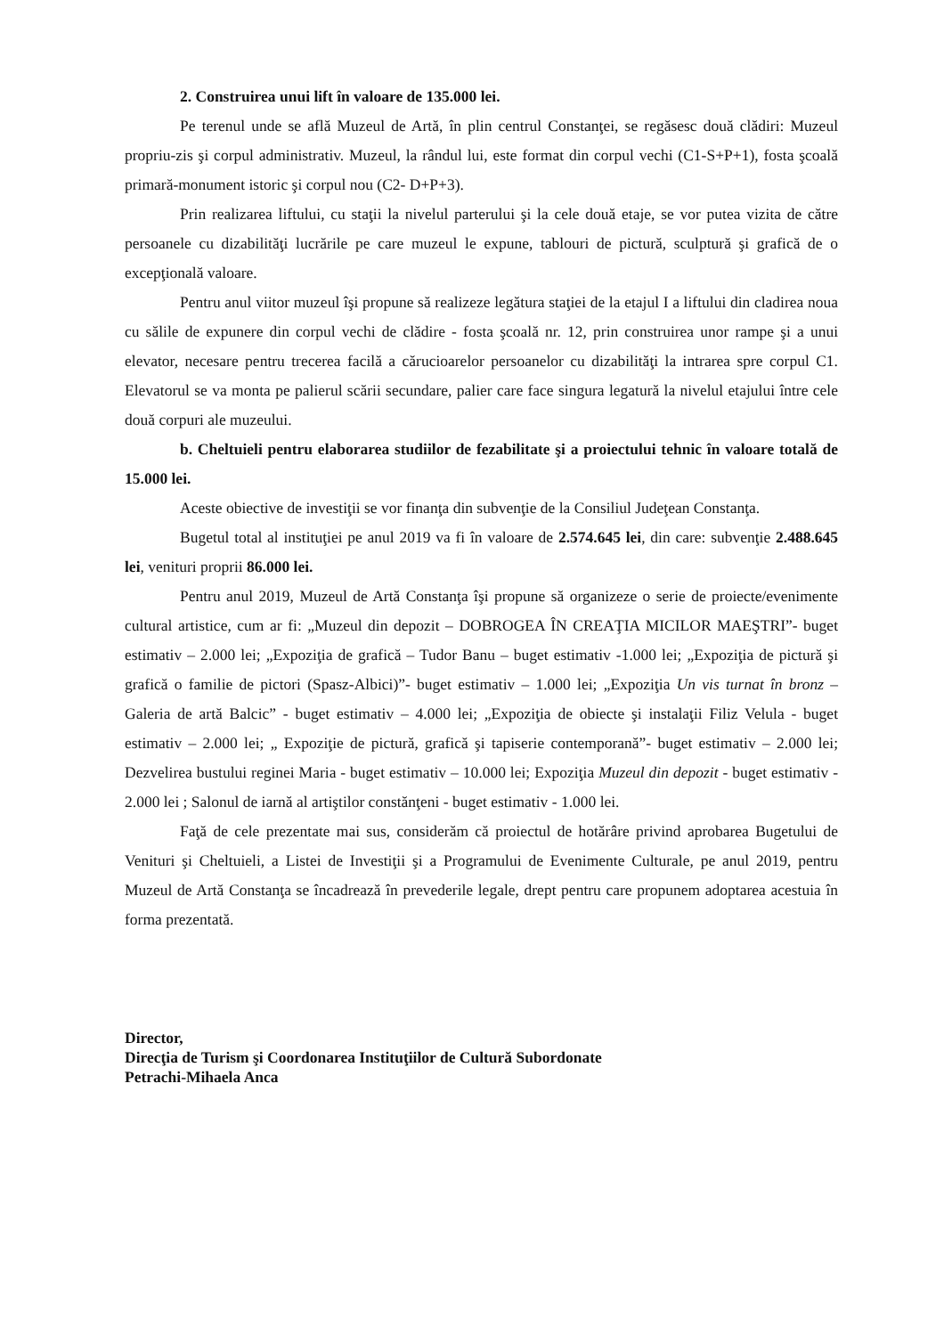2. Construirea unui lift în valoare de 135.000 lei.
Pe terenul unde se află Muzeul de Artă, în plin centrul Constanţei, se regăsesc două clădiri: Muzeul propriu-zis şi corpul administrativ. Muzeul, la rândul lui, este format din corpul vechi (C1-S+P+1), fosta şcoală primară-monument istoric şi corpul nou (C2- D+P+3).
Prin realizarea liftului, cu staţii la nivelul parterului şi la cele două etaje, se vor putea vizita de către persoanele cu dizabilităţi lucrările pe care muzeul le expune, tablouri de pictură, sculptură şi grafică de o excepţională valoare.
Pentru anul viitor muzeul îşi propune să realizeze legătura staţiei de la etajul I a liftului din cladirea noua cu sălile de expunere din corpul vechi de clădire - fosta şcoală nr. 12, prin construirea unor rampe şi a unui elevator, necesare pentru trecerea facilă a cărucioarelor persoanelor cu dizabilităţi la intrarea spre corpul C1. Elevatorul se va monta pe palierul scării secundare, palier care face singura legatură la nivelul etajului între cele două corpuri ale muzeului.
b. Cheltuieli pentru elaborarea studiilor de fezabilitate şi a proiectului tehnic în valoare totală de 15.000 lei.
Aceste obiective de investiţii se vor finanţa din subvenţie de la Consiliul Judeţean Constanţa.
Bugetul total al instituţiei pe anul 2019 va fi în valoare de 2.574.645 lei, din care: subvenţie 2.488.645 lei, venituri proprii 86.000 lei.
Pentru anul 2019, Muzeul de Artă Constanţa îşi propune să organizeze o serie de proiecte/evenimente cultural artistice, cum ar fi: „Muzeul din depozit – DOBROGEA ÎN CREAŢIA MICILOR MAEŞTRI”- buget estimativ – 2.000 lei; „Expoziţia de grafică – Tudor Banu – buget estimativ -1.000 lei; „Expoziţia de pictură şi grafică o familie de pictori (Spasz-Albici)”- buget estimativ – 1.000 lei; „Expoziţia Un vis turnat în bronz – Galeria de artă Balcic” - buget estimativ – 4.000 lei; „Expoziţia de obiecte şi instalaţii Filiz Velula - buget estimativ – 2.000 lei; „ Expoziţie de pictură, grafică şi tapiserie contemporană”- buget estimativ – 2.000 lei; Dezvelirea bustului reginei Maria - buget estimativ – 10.000 lei; Expoziţia Muzeul din depozit - buget estimativ - 2.000 lei ; Salonul de iarnă al artiştilor constănţeni - buget estimativ - 1.000 lei.
Faţă de cele prezentate mai sus, considerăm că proiectul de hotărâre privind aprobarea Bugetului de Venituri şi Cheltuieli, a Listei de Investiţii şi a Programului de Evenimente Culturale, pe anul 2019, pentru Muzeul de Artă Constanţa se încadrează în prevederile legale, drept pentru care propunem adoptarea acestuia în forma prezentată.
Director,
Direcţia de Turism şi Coordonarea Instituţiilor de Cultură Subordonate
Petrachi-Mihaela Anca